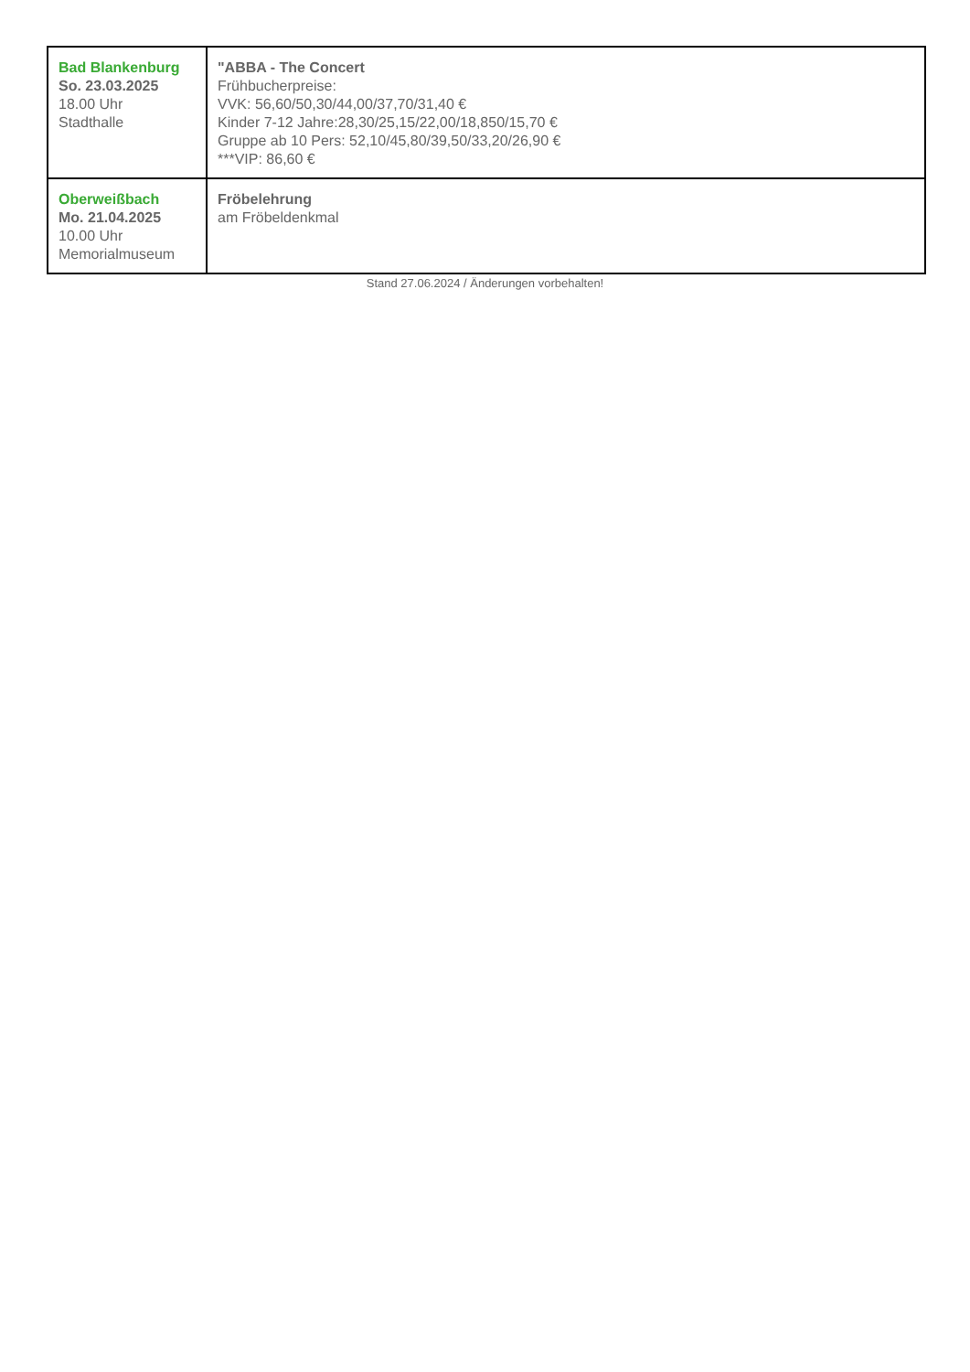| Bad Blankenburg So. 23.03.2025 18.00 Uhr Stadthalle | "ABBA - The Concert Frühbucherpreise: VVK: 56,60/50,30/44,00/37,70/31,40 € Kinder 7-12 Jahre:28,30/25,15/22,00/18,850/15,70 € Gruppe ab 10 Pers: 52,10/45,80/39,50/33,20/26,90 € ***VIP: 86,60 € |
| Oberweißbach Mo. 21.04.2025 10.00 Uhr Memorialmuseum | Fröbelehrung am Fröbeldenkmal |
Stand 27.06.2024 / Änderungen vorbehalten!